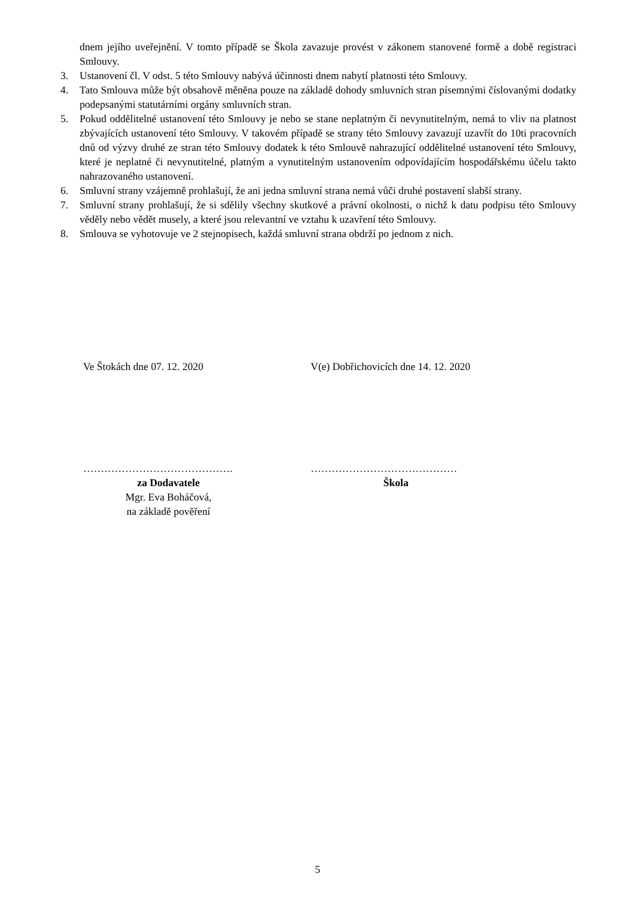dnem jejího uveřejnění. V tomto případě se Škola zavazuje provést v zákonem stanovené formě a době registraci Smlouvy.
3. Ustanovení čl. V odst. 5 této Smlouvy nabývá účinnosti dnem nabytí platnosti této Smlouvy.
4. Tato Smlouva může být obsahově měněna pouze na základě dohody smluvních stran písemnými číslovanými dodatky podepsanými statutárními orgány smluvních stran.
5. Pokud oddělitelné ustanovení této Smlouvy je nebo se stane neplatným či nevynutitelným, nemá to vliv na platnost zbývajících ustanovení této Smlouvy. V takovém případě se strany této Smlouvy zavazují uzavřít do 10ti pracovních dnů od výzvy druhé ze stran této Smlouvy dodatek k této Smlouvě nahrazující oddělitelné ustanovení této Smlouvy, které je neplatné či nevynutitelné, platným a vynutitelným ustanovením odpovídajícím hospodářskému účelu takto nahrazovaného ustanovení.
6. Smluvní strany vzájemně prohlašují, že ani jedna smluvní strana nemá vůči druhé postavení slabší strany.
7. Smluvní strany prohlašují, že si sdělily všechny skutkové a právní okolnosti, o nichž k datu podpisu této Smlouvy věděly nebo vědět musely, a které jsou relevantní ve vztahu k uzavření této Smlouvy.
8. Smlouva se vyhotovuje ve 2 stejnopisech, každá smluvní strana obdrží po jednom z nich.
Ve Štokách dne 07. 12. 2020
…………………………………….
za Dodavatele
Mgr. Eva Boháčová,
na základě pověření
V(e) Dobřichovicích dne 14. 12. 2020
……………………………………
Škola
5